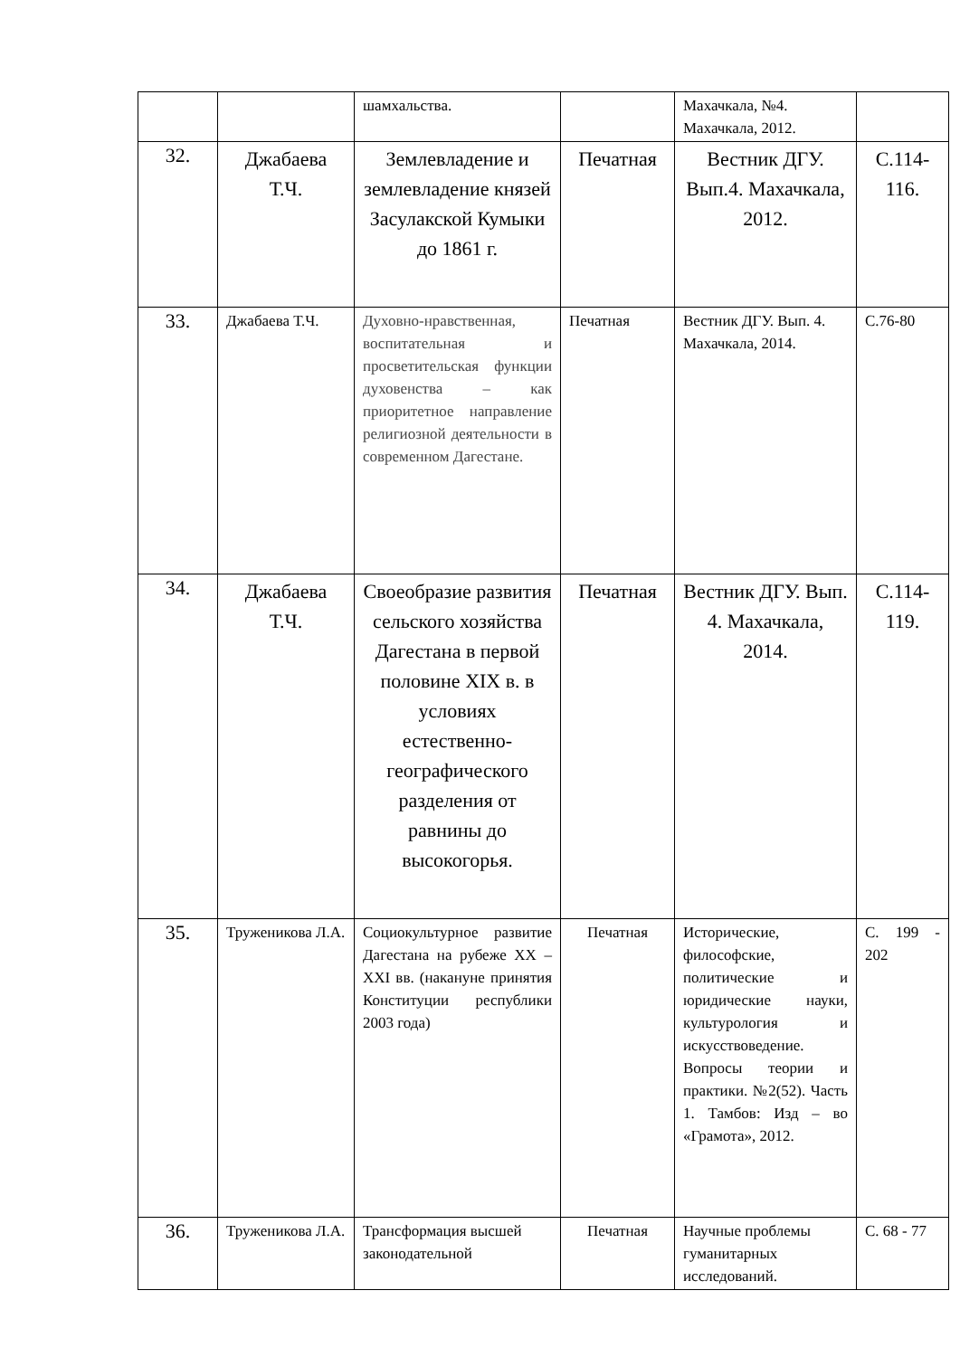| | | шамхальства. | | Махачкала, №4. Махачкала, 2012. | |
| 32. | Джабаева Т.Ч. | Землевладение и землевладение князей Засулакской Кумыки до 1861 г. | Печатная | Вестник ДГУ. Вып.4. Махачкала, 2012. | С.114-116. |
| 33. | Джабаева Т.Ч. | Духовно-нравственная, воспитательная и просветительская функции духовенства – как приоритетное направление религиозной деятельности в современном Дагестане. | Печатная | Вестник ДГУ. Вып. 4. Махачкала, 2014. | С.76-80 |
| 34. | Джабаева Т.Ч. | Своеобразие развития сельского хозяйства Дагестана в первой половине XIX в. в условиях естественно-географического разделения от равнины до высокогорья. | Печатная | Вестник ДГУ. Вып. 4. Махачкала, 2014. | С.114-119. |
| 35. | Труженикова Л.А. | Социокультурное развитие Дагестана на рубеже XX – XXI вв. (накануне принятия Конституции республики 2003 года) | Печатная | Исторические, философские, политические и юридические науки, культурология и искусствоведение. Вопросы теории и практики. №2(52). Часть 1. Тамбов: Изд – во «Грамота», 2012. | С. 199 - 202 |
| 36. | Труженикова Л.А. | Трансформация высшей законодательной | Печатная | Научные проблемы гуманитарных исследований. | С. 68 - 77 |